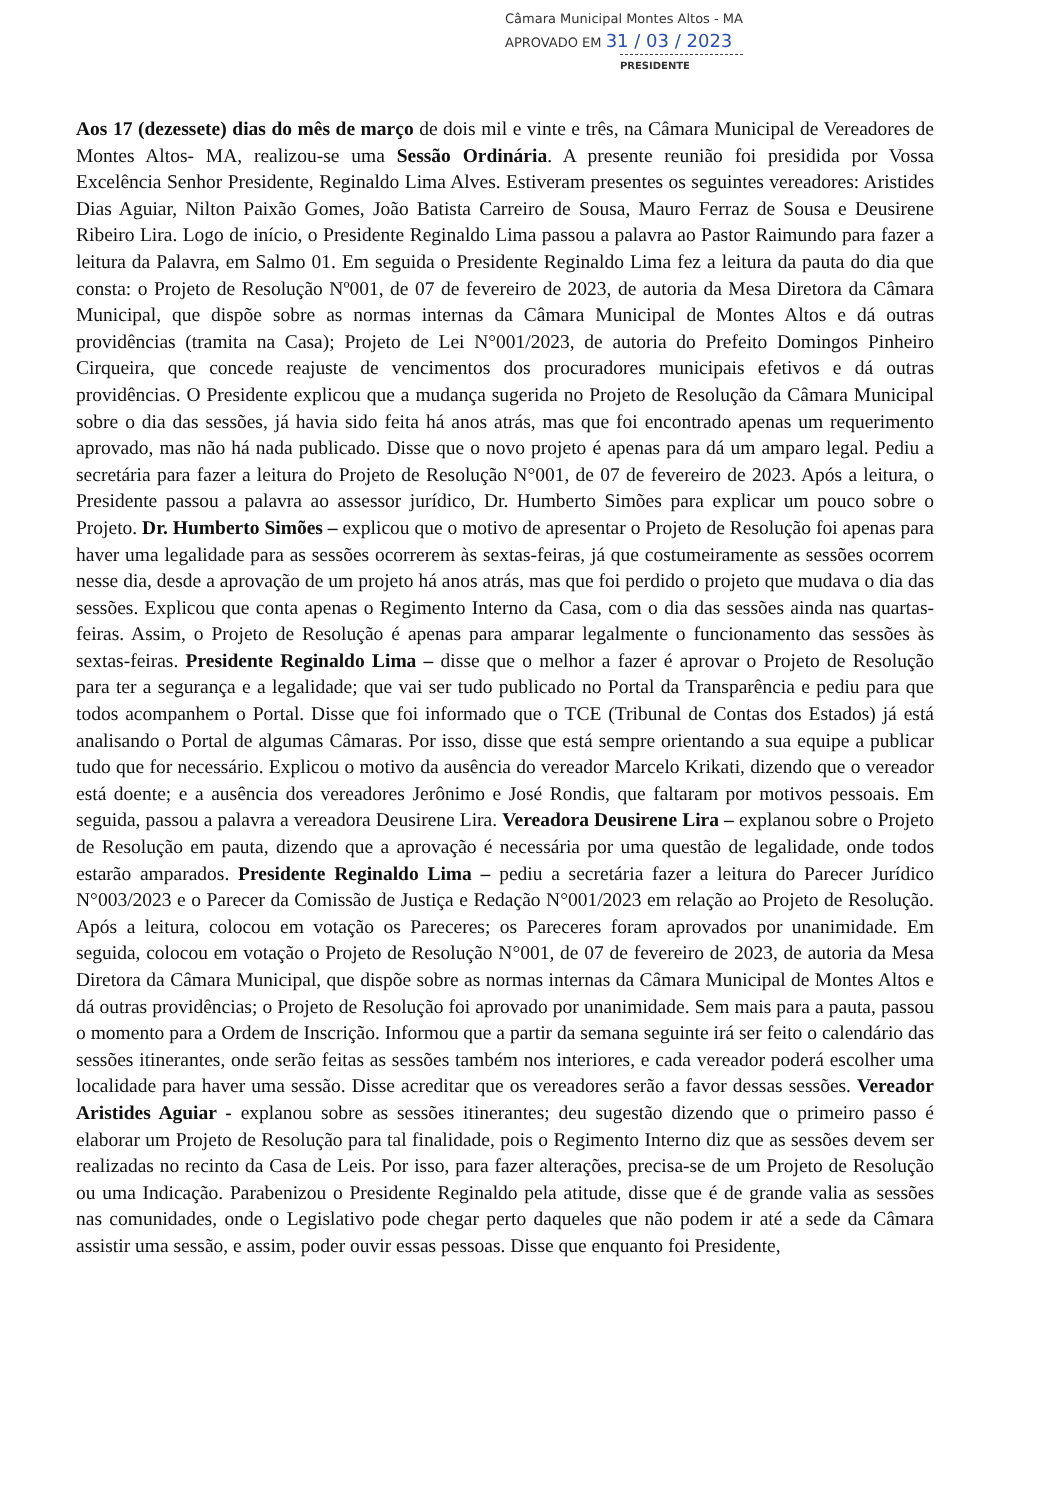Câmara Municipal Montes Altos - MA
APROVADO EM 31 / 03 / 2023
PRESIDENTE
Aos 17 (dezessete) dias do mês de março de dois mil e vinte e três, na Câmara Municipal de Vereadores de Montes Altos- MA, realizou-se uma Sessão Ordinária. A presente reunião foi presidida por Vossa Excelência Senhor Presidente, Reginaldo Lima Alves. Estiveram presentes os seguintes vereadores: Aristides Dias Aguiar, Nilton Paixão Gomes, João Batista Carreiro de Sousa, Mauro Ferraz de Sousa e Deusirene Ribeiro Lira. Logo de início, o Presidente Reginaldo Lima passou a palavra ao Pastor Raimundo para fazer a leitura da Palavra, em Salmo 01. Em seguida o Presidente Reginaldo Lima fez a leitura da pauta do dia que consta: o Projeto de Resolução Nº001, de 07 de fevereiro de 2023, de autoria da Mesa Diretora da Câmara Municipal, que dispõe sobre as normas internas da Câmara Municipal de Montes Altos e dá outras providências (tramita na Casa); Projeto de Lei N°001/2023, de autoria do Prefeito Domingos Pinheiro Cirqueira, que concede reajuste de vencimentos dos procuradores municipais efetivos e dá outras providências. O Presidente explicou que a mudança sugerida no Projeto de Resolução da Câmara Municipal sobre o dia das sessões, já havia sido feita há anos atrás, mas que foi encontrado apenas um requerimento aprovado, mas não há nada publicado. Disse que o novo projeto é apenas para dá um amparo legal. Pediu a secretária para fazer a leitura do Projeto de Resolução N°001, de 07 de fevereiro de 2023. Após a leitura, o Presidente passou a palavra ao assessor jurídico, Dr. Humberto Simões para explicar um pouco sobre o Projeto. Dr. Humberto Simões – explicou que o motivo de apresentar o Projeto de Resolução foi apenas para haver uma legalidade para as sessões ocorrerem às sextas-feiras, já que costumeiramente as sessões ocorrem nesse dia, desde a aprovação de um projeto há anos atrás, mas que foi perdido o projeto que mudava o dia das sessões. Explicou que conta apenas o Regimento Interno da Casa, com o dia das sessões ainda nas quartas-feiras. Assim, o Projeto de Resolução é apenas para amparar legalmente o funcionamento das sessões às sextas-feiras. Presidente Reginaldo Lima – disse que o melhor a fazer é aprovar o Projeto de Resolução para ter a segurança e a legalidade; que vai ser tudo publicado no Portal da Transparência e pediu para que todos acompanhem o Portal. Disse que foi informado que o TCE (Tribunal de Contas dos Estados) já está analisando o Portal de algumas Câmaras. Por isso, disse que está sempre orientando a sua equipe a publicar tudo que for necessário. Explicou o motivo da ausência do vereador Marcelo Krikati, dizendo que o vereador está doente; e a ausência dos vereadores Jerônimo e José Rondis, que faltaram por motivos pessoais. Em seguida, passou a palavra a vereadora Deusirene Lira. Vereadora Deusirene Lira – explanou sobre o Projeto de Resolução em pauta, dizendo que a aprovação é necessária por uma questão de legalidade, onde todos estarão amparados. Presidente Reginaldo Lima – pediu a secretária fazer a leitura do Parecer Jurídico N°003/2023 e o Parecer da Comissão de Justiça e Redação N°001/2023 em relação ao Projeto de Resolução. Após a leitura, colocou em votação os Pareceres; os Pareceres foram aprovados por unanimidade. Em seguida, colocou em votação o Projeto de Resolução N°001, de 07 de fevereiro de 2023, de autoria da Mesa Diretora da Câmara Municipal, que dispõe sobre as normas internas da Câmara Municipal de Montes Altos e dá outras providências; o Projeto de Resolução foi aprovado por unanimidade. Sem mais para a pauta, passou o momento para a Ordem de Inscrição. Informou que a partir da semana seguinte irá ser feito o calendário das sessões itinerantes, onde serão feitas as sessões também nos interiores, e cada vereador poderá escolher uma localidade para haver uma sessão. Disse acreditar que os vereadores serão a favor dessas sessões. Vereador Aristides Aguiar - explanou sobre as sessões itinerantes; deu sugestão dizendo que o primeiro passo é elaborar um Projeto de Resolução para tal finalidade, pois o Regimento Interno diz que as sessões devem ser realizadas no recinto da Casa de Leis. Por isso, para fazer alterações, precisa-se de um Projeto de Resolução ou uma Indicação. Parabenizou o Presidente Reginaldo pela atitude, disse que é de grande valia as sessões nas comunidades, onde o Legislativo pode chegar perto daqueles que não podem ir até a sede da Câmara assistir uma sessão, e assim, poder ouvir essas pessoas. Disse que enquanto foi Presidente,